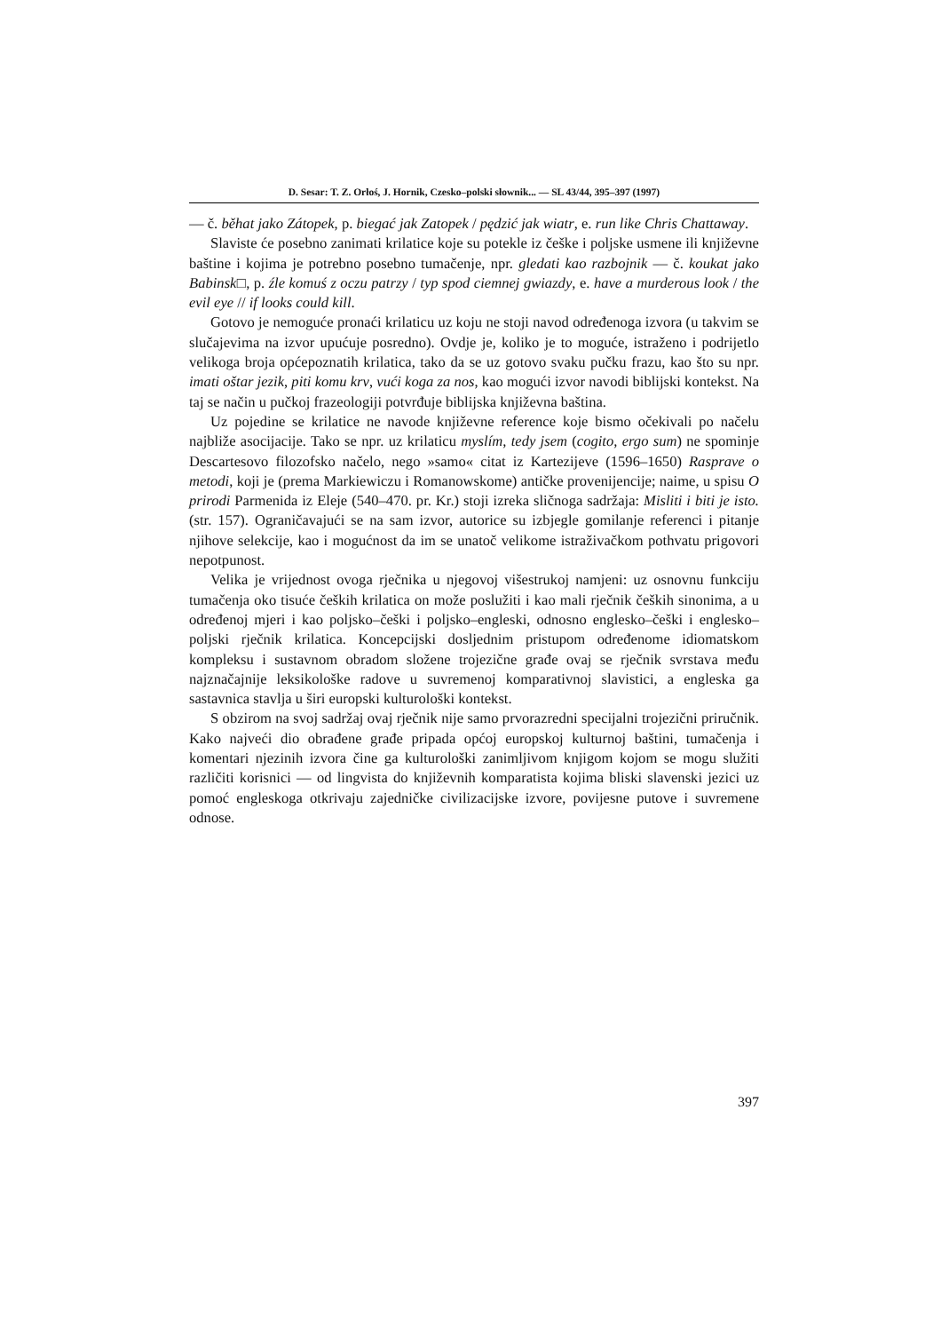D. Sesar: T. Z. Orłoś, J. Hornik, Czesko–polski słownik... — SL 43/44, 395–397 (1997)
— č. běhat jako Zátopek, p. biegać jak Zatopek / pędzić jak wiatr, e. run like Chris Chattaway.
Slaviste će posebno zanimati krilatice koje su potekle iz češke i poljske usmene ili književne baštine i kojima je potrebno posebno tumačenje, npr. gledati kao razbojnik — č. koukat jako Babinsk□, p. źle komuś z oczu patrzy / typ spod ciemnej gwiazdy, e. have a murderous look / the evil eye // if looks could kill.
Gotovo je nemoguće pronaći krilaticu uz koju ne stoji navod određenoga izvora (u takvim se slučajevima na izvor upućuje posredno). Ovdje je, koliko je to moguće, istraženo i podrijetlo velikoga broja općepoznatih krilatica, tako da se uz gotovo svaku pučku frazu, kao što su npr. imati oštar jezik, piti komu krv, vući koga za nos, kao mogući izvor navodi biblijski kontekst. Na taj se način u pučkoj frazeologiji potvrđuje biblijska književna baština.
Uz pojedine se krilatice ne navode književne reference koje bismo očekivali po načelu najbliže asocijacije. Tako se npr. uz krilaticu myslím, tedy jsem (cogito, ergo sum) ne spominje Descartesovo filozofsko načelo, nego »samo« citat iz Kartezijeve (1596–1650) Rasprave o metodi, koji je (prema Markiewiczu i Romanowskome) antičke provenijencije; naime, u spisu O prirodi Parmenida iz Eleje (540–470. pr. Kr.) stoji izreka sličnoga sadržaja: Misliti i biti je isto. (str. 157). Ograničavajući se na sam izvor, autorice su izbjegle gomilanje referenci i pitanje njihove selekcije, kao i mogućnost da im se unatoč velikome istraživačkom pothvatu prigovori nepotpunost.
Velika je vrijednost ovoga rječnika u njegovoj višestrukoj namjeni: uz osnovnu funkciju tumačenja oko tisuće čeških krilatica on može poslužiti i kao mali rječnik čeških sinonima, a u određenoj mjeri i kao poljsko–češki i poljsko–engleski, odnosno englesko–češki i englesko–poljski rječnik krilatica. Koncepcijski dosljednim pristupom određenome idiomatskom kompleksu i sustavnom obradom složene trojezične građe ovaj se rječnik svrstava među najznačajnije leksikološke radove u suvremenoj komparativnoj slavistici, a engleska ga sastavnica stavlja u širi europski kulturološki kontekst.
S obzirom na svoj sadržaj ovaj rječnik nije samo prvorazredni specijalni trojezični priručnik. Kako najveći dio obrađene građe pripada općoj europskoj kulturnoj baštini, tumačenja i komentari njezinih izvora čine ga kulturološki zanimljivom knjigom kojom se mogu služiti različiti korisnici — od lingvista do književnih komparatista kojima bliski slavenski jezici uz pomoć engleskoga otkrivaju zajedničke civilizacijske izvore, povijesne putove i suvremene odnose.
397